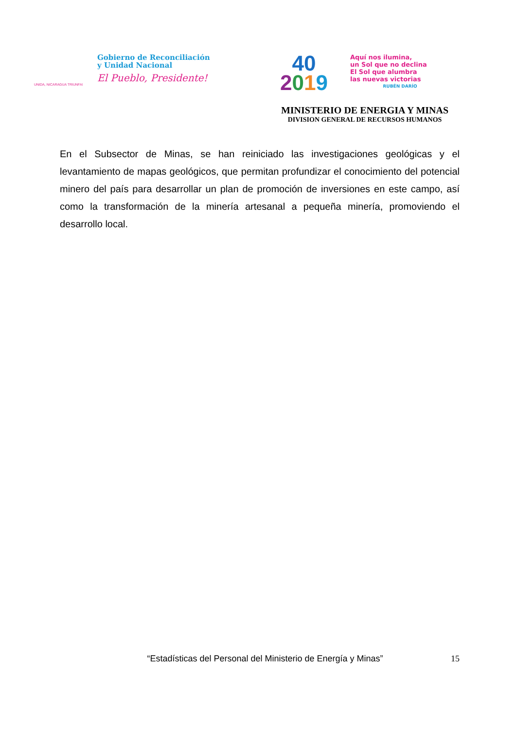UNIDA, NICARAGUA TRIUNFA!
Gobierno de Reconciliación
y Unidad Nacional
El Pueblo, Presidente!
40
2019
Aquí nos ilumina,
un Sol que no declina
El Sol que alumbra
las nuevas victorias
RUBÉN DARÍO
MINISTERIO DE ENERGIA Y MINAS
DIVISION GENERAL DE RECURSOS HUMANOS
En el Subsector de Minas, se han reiniciado las investigaciones geológicas y el levantamiento de mapas geológicos, que permitan profundizar el conocimiento del potencial minero del país para desarrollar un plan de promoción de inversiones en este campo, así como la transformación de la minería artesanal a pequeña minería, promoviendo el desarrollo local.
“Estadísticas del Personal del Ministerio de Energía y Minas” 15